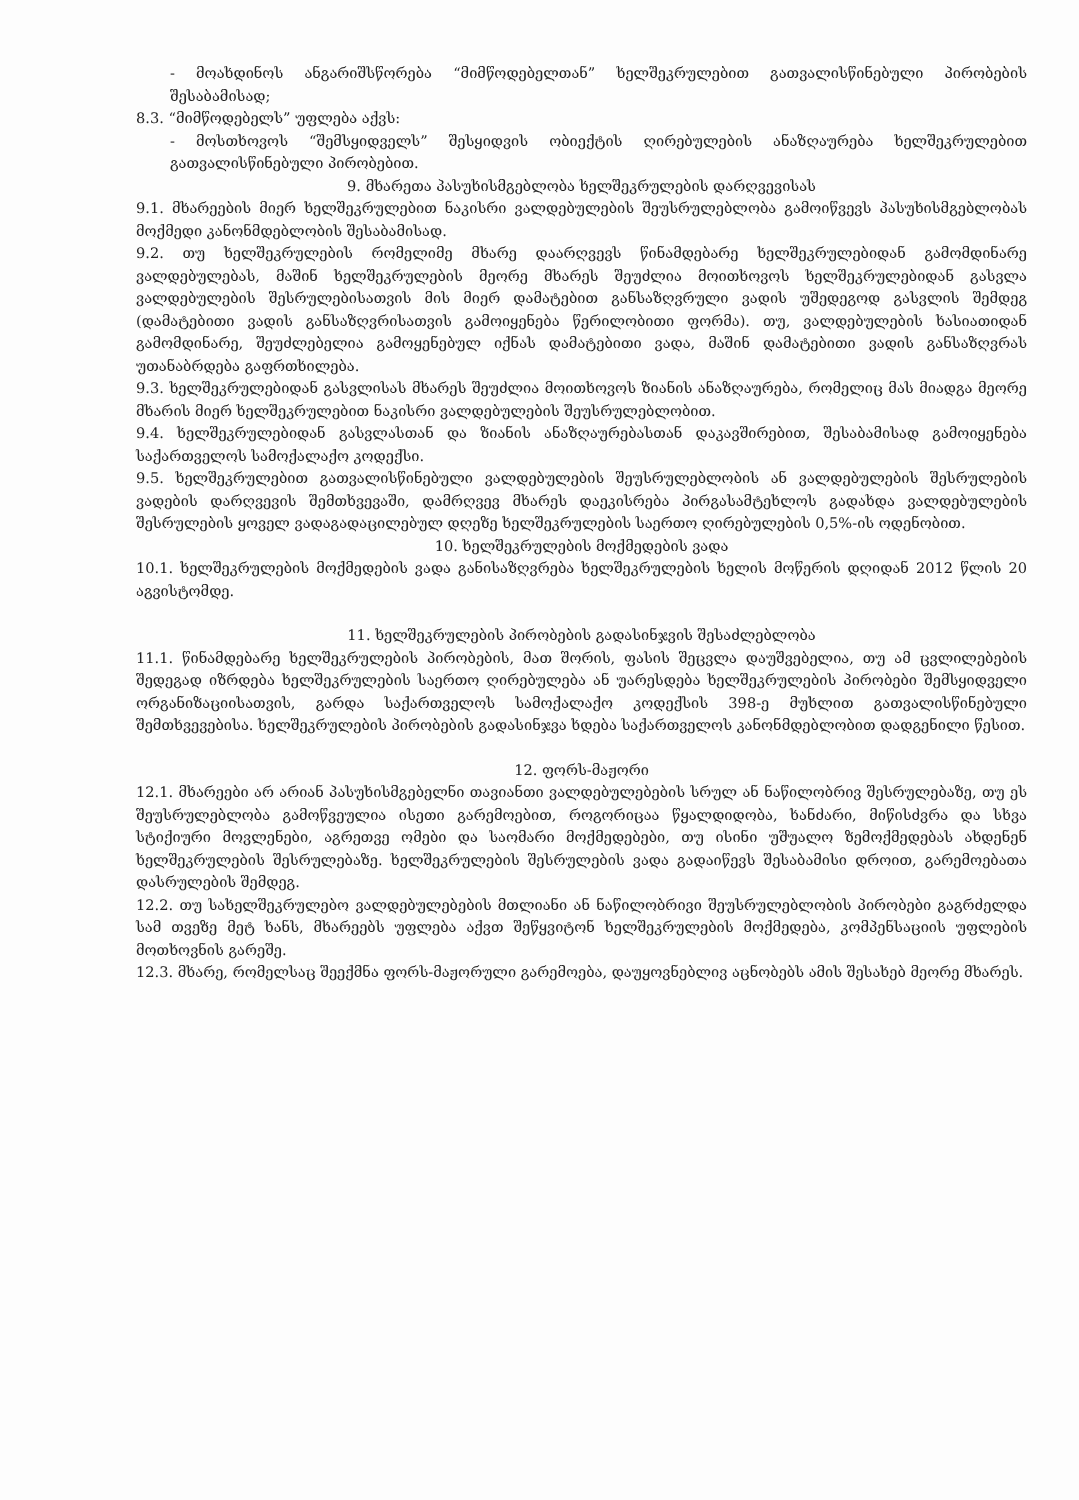- მოახდინოს ანგარიშსწორება “მიმწოდებელთან” ხელშეკრულებით გათვალისწინებული პირობების შესაბამისად;
8.3. “მიმწოდებელს” უფლება აქვს:
- მოსთხოვოს “შემსყიდველს” შესყიდვის ობიექტის ღირებულების ანაზღაურება ხელშეკრულებით გათვალისწინებული პირობებით.
9. მხარეთა პასუხისმგებლობა ხელშეკრულების დარღვევისას
9.1. მხარეების მიერ ხელშეკრულებით ნაკისრი ვალდებულების შეუსრულებლობა გამოიწვევს პასუხისმგებლობას მოქმედი კანონმდებლობის შესაბამისად.
9.2. თუ ხელშეკრულების რომელიმე მხარე დაარღვევს წინამდებარე ხელშეკრულებიდან გამომდინარე ვალდებულებას, მაშინ ხელშეკრულების მეორე მხარეს შეუძლია მოითხოვოს ხელშეკრულებიდან გასვლა ვალდებულების შესრულებისათვის მის მიერ დამატებით განსაზღვრული ვადის უშედეგოდ გასვლის შემდეგ (დამატებითი ვადის განსაზღვრისათვის გამოიყენება წერილობითი ფორმა). თუ, ვალდებულების ხასიათიდან გამომდინარე, შეუძლებელია გამოყენებულ იქნას დამატებითი ვადა, მაშინ დამატებითი ვადის განსაზღვრას უთანაბრდება გაფრთხილება.
9.3. ხელშეკრულებიდან გასვლისას მხარეს შეუძლია მოითხოვოს ზიანის ანაზღაურება, რომელიც მას მიადგა მეორე მხარის მიერ ხელშეკრულებით ნაკისრი ვალდებულების შეუსრულებლობით.
9.4. ხელშეკრულებიდან გასვლასთან და ზიანის ანაზღაურებასთან დაკავშირებით, შესაბამისად გამოიყენება საქართველოს სამოქალაქო კოდექსი.
9.5. ხელშეკრულებით გათვალისწინებული ვალდებულების შეუსრულებლობის ან ვალდებულების შესრულების ვადების დარღვევის შემთხვევაში, დამრღვევ მხარეს დაეკისრება პირგასამტეხლოს გადახდა ვალდებულების შესრულების ყოველ ვადაგადაცილებულ დღეზე ხელშეკრულების საერთო ღირებულების 0,5%-ის ოდენობით.
10. ხელშეკრულების მოქმედების ვადა
10.1. ხელშეკრულების მოქმედების ვადა განისაზღვრება ხელშეკრულების ხელის მოწერის დღიდან 2012 წლის 20 აგვისტომდე.
11. ხელშეკრულების პირობების გადასინჯვის შესაძლებლობა
11.1. წინამდებარე ხელშეკრულების პირობების, მათ შორის, ფასის შეცვლა დაუშვებელია, თუ ამ ცვლილებების შედეგად იზრდება ხელშეკრულების საერთო ღირებულება ან უარესდება ხელშეკრულების პირობები შემსყიდველი ორგანიზაციისათვის, გარდა საქართველოს სამოქალაქო კოდექსის 398-ე მუხლით გათვალისწინებული შემთხვევებისა. ხელშეკრულების პირობების გადასინჯვა ხდება საქართველოს კანონმდებლობით დადგენილი წესით.
12. ფორს-მაჟორი
12.1. მხარეები არ არიან პასუხისმგებელნი თავიანთი ვალდებულებების სრულ ან ნაწილობრივ შესრულებაზე, თუ ეს შეუსრულებლობა გამოწვეულია ისეთი გარემოებით, როგორიცაა წყალდიდობა, ხანძარი, მიწისძვრა და სხვა სტიქიური მოვლენები, აგრეთვე ომები და საომარი მოქმედებები, თუ ისინი უშუალო ზემოქმედებას ახდენენ ხელშეკრულების შესრულებაზე. ხელშეკრულების შესრულების ვადა გადაიწევს შესაბამისი დროით, გარემოებათა დასრულების შემდეგ.
12.2. თუ სახელშეკრულებო ვალდებულებების მთლიანი ან ნაწილობრივი შეუსრულებლობის პირობები გაგრძელდა სამ თვეზე მეტ ხანს, მხარეებს უფლება აქვთ შეწყვიტონ ხელშეკრულების მოქმედება, კომპენსაციის უფლების მოთხოვნის გარეშე.
12.3. მხარე, რომელსაც შეექმნა ფორს-მაჟორული გარემოება, დაუყოვნებლივ აცნობებს ამის შესახებ მეორე მხარეს.